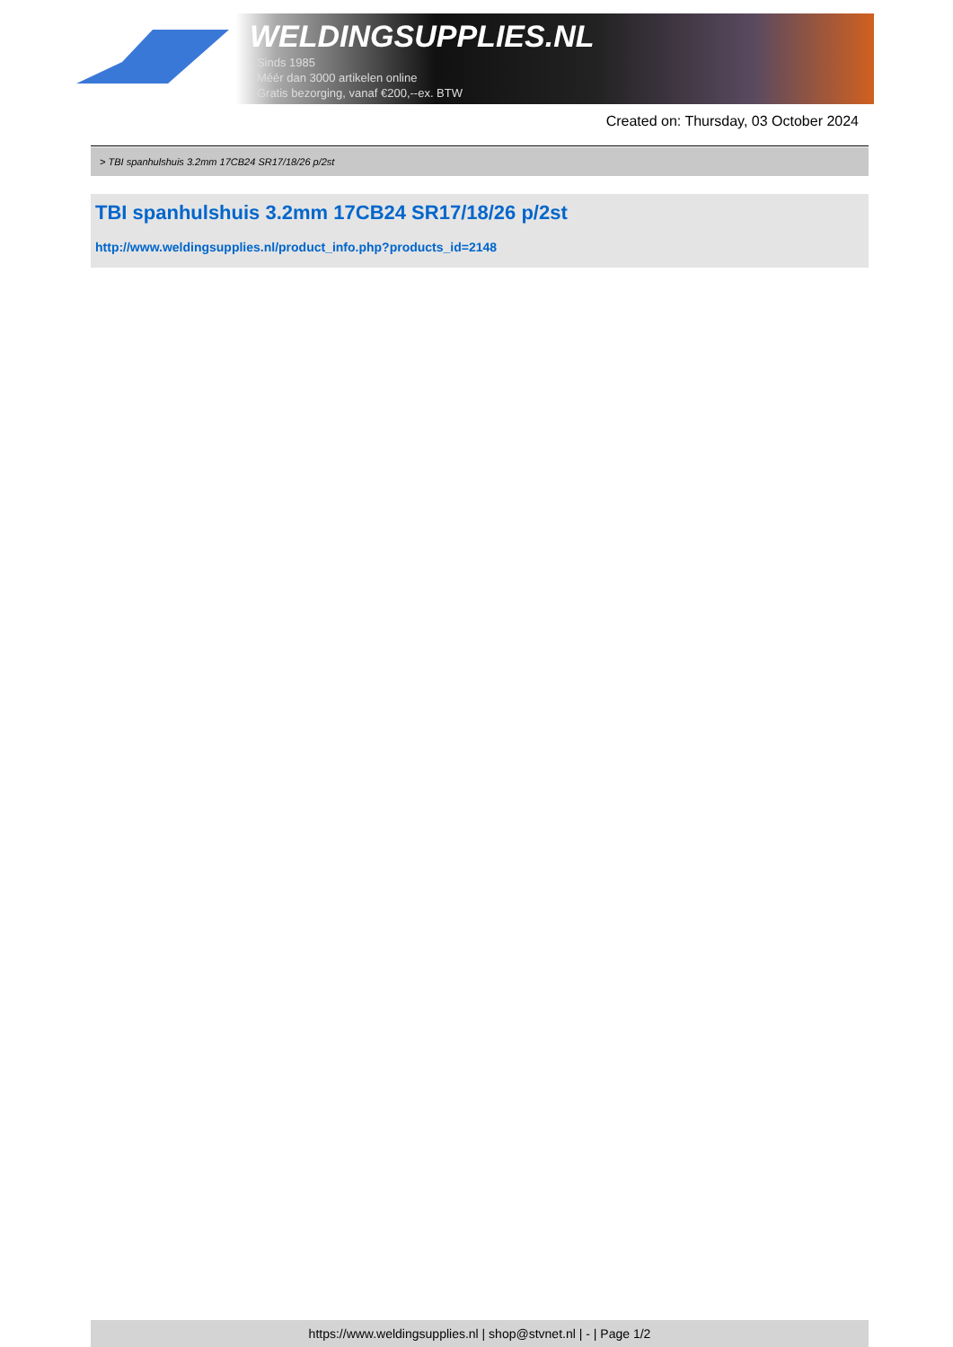WELDINGSUPPLIES.NL
- Sinds 1985
- Méér dan 3000 artikelen online
- Gratis bezorging, vanaf €200,--ex. BTW
Created on: Thursday, 03 October 2024
> TBI spanhulshuis 3.2mm 17CB24 SR17/18/26 p/2st
TBI spanhulshuis 3.2mm 17CB24 SR17/18/26 p/2st
http://www.weldingsupplies.nl/product_info.php?products_id=2148
https://www.weldingsupplies.nl | shop@stvnet.nl | - | Page 1/2